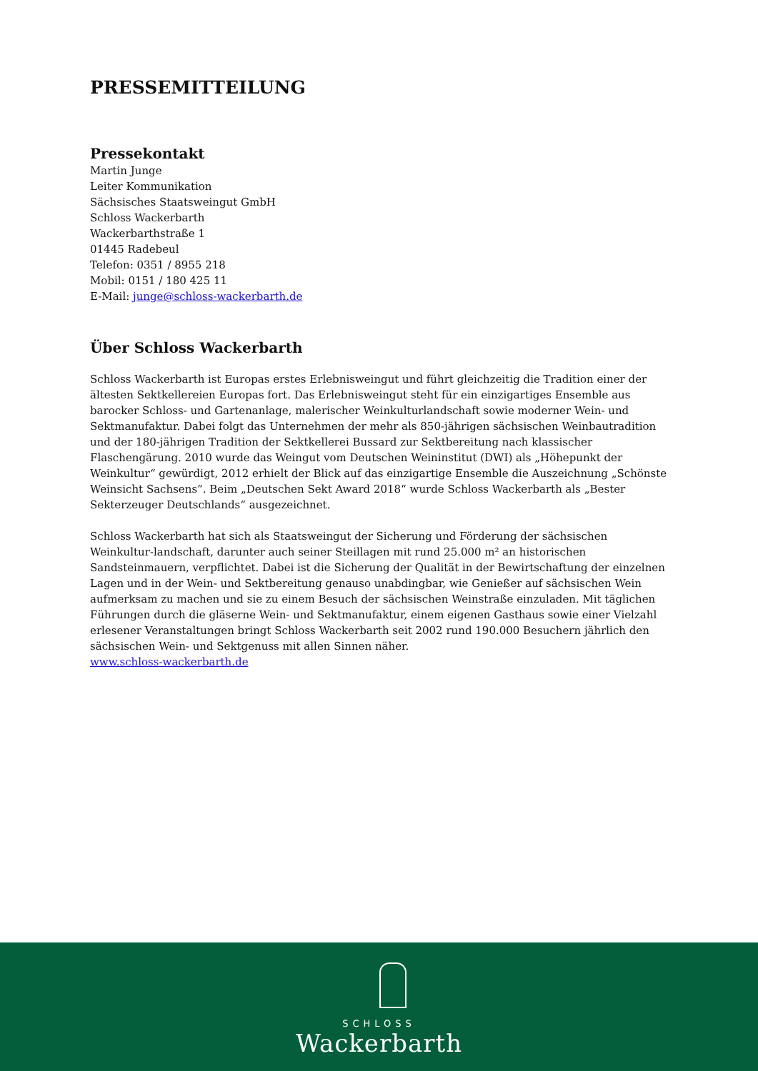PRESSEMITTEILUNG
Pressekontakt
Martin Junge
Leiter Kommunikation
Sächsisches Staatsweingut GmbH
Schloss Wackerbarth
Wackerbarthstraße 1
01445 Radebeul
Telefon: 0351 / 8955 218
Mobil: 0151 / 180 425 11
E-Mail: junge@schloss-wackerbarth.de
Über Schloss Wackerbarth
Schloss Wackerbarth ist Europas erstes Erlebnisweingut und führt gleichzeitig die Tradition einer der ältesten Sektkellereien Europas fort. Das Erlebnisweingut steht für ein einzigartiges Ensemble aus barocker Schloss- und Gartenanlage, malerischer Weinkulturlandschaft sowie moderner Wein- und Sektmanufaktur. Dabei folgt das Unternehmen der mehr als 850-jährigen sächsischen Weinbautradition und der 180-jährigen Tradition der Sektkellerei Bussard zur Sektbereitung nach klassischer Flaschengärung. 2010 wurde das Weingut vom Deutschen Weininstitut (DWI) als „Höhepunkt der Weinkultur“ gewürdigt, 2012 erhielt der Blick auf das einzigartige Ensemble die Auszeichnung „Schönste Weinsicht Sachsens“. Beim „Deutschen Sekt Award 2018“ wurde Schloss Wackerbarth als „Bester Sekterzeuger Deutschlands“ ausgezeichnet.
Schloss Wackerbarth hat sich als Staatsweingut der Sicherung und Förderung der sächsischen Weinkultur-landschaft, darunter auch seiner Steillagen mit rund 25.000 m² an historischen Sandsteinmauern, verpflichtet. Dabei ist die Sicherung der Qualität in der Bewirtschaftung der einzelnen Lagen und in der Wein- und Sektbereitung genauso unabdingbar, wie Genießer auf sächsischen Wein aufmerksam zu machen und sie zu einem Besuch der sächsischen Weinstraße einzuladen. Mit täglichen Führungen durch die gläserne Wein- und Sektmanufaktur, einem eigenen Gasthaus sowie einer Vielzahl erlesener Veranstaltungen bringt Schloss Wackerbarth seit 2002 rund 190.000 Besuchern jährlich den sächsischen Wein- und Sektgenuss mit allen Sinnen näher.
www.schloss-wackerbarth.de
SCHLOSS
Wackerbarth